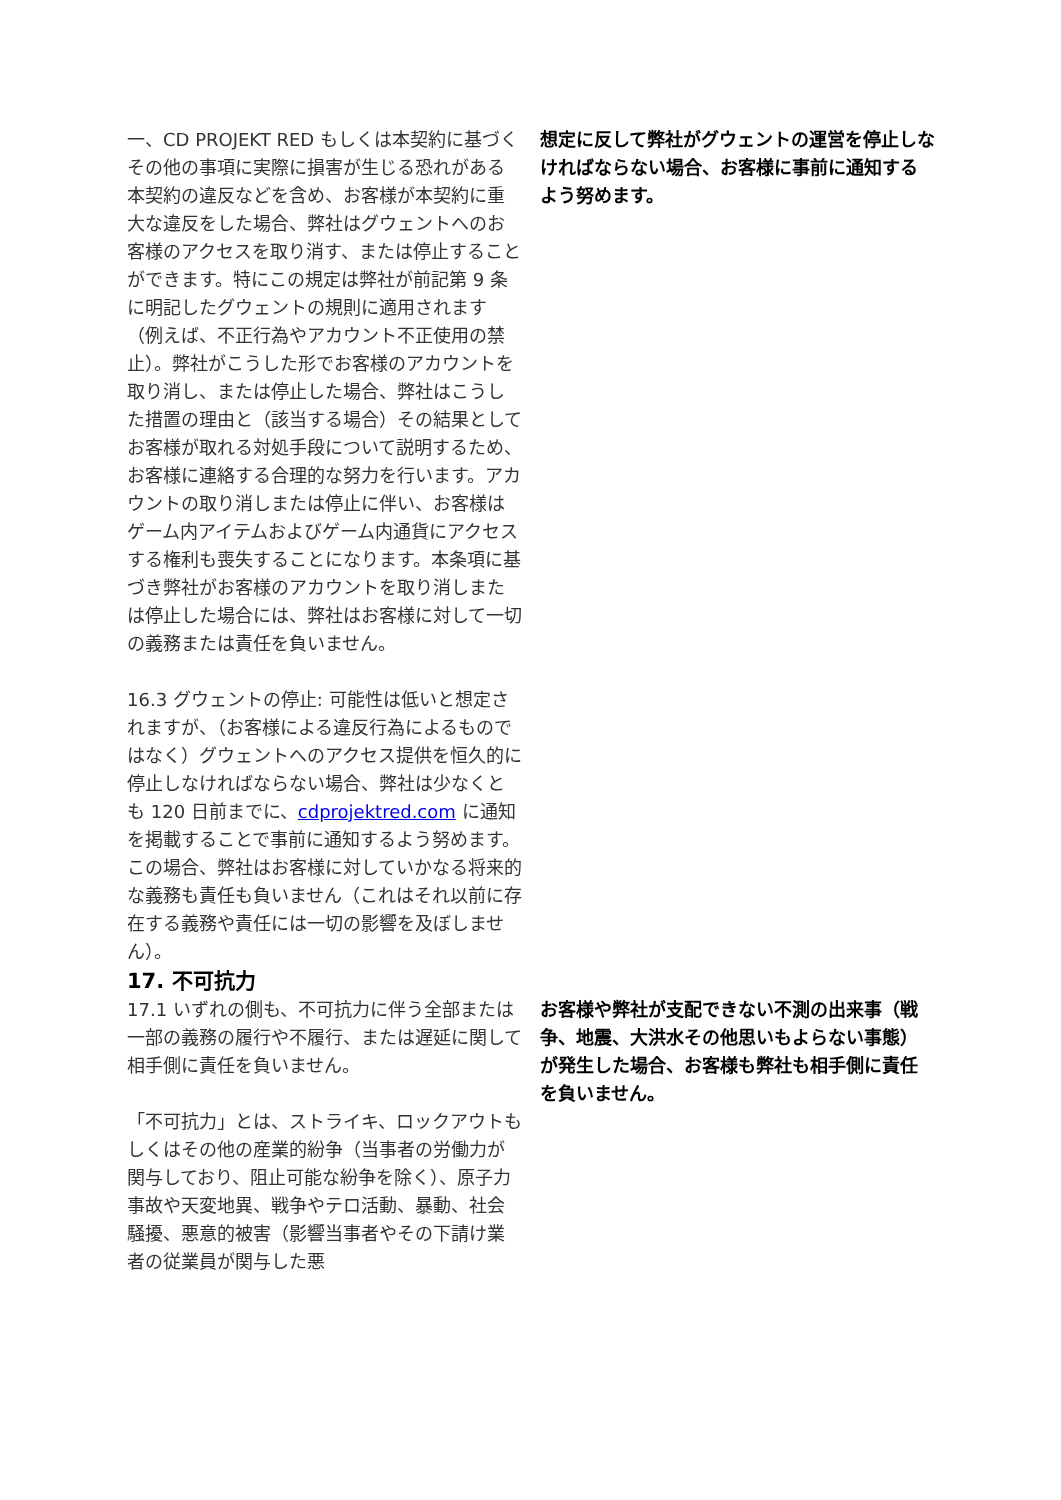一、CD PROJEKT RED もしくは本契約に基づくその他の事項に実際に損害が生じる恐れがある本契約の違反などを含め、お客様が本契約に重大な違反をした場合、弊社はグウェントへのお客様のアクセスを取り消す、または停止することができます。特にこの規定は弊社が前記第 9 条に明記したグウェントの規則に適用されます（例えば、不正行為やアカウント不正使用の禁止）。弊社がこうした形でお客様のアカウントを取り消し、または停止した場合、弊社はこうした措置の理由と（該当する場合）その結果としてお客様が取れる対処手段について説明するため、お客様に連絡する合理的な努力を行います。アカウントの取り消しまたは停止に伴い、お客様はゲーム内アイテムおよびゲーム内通貨にアクセスする権利も喪失することになります。本条項に基づき弊社がお客様のアカウントを取り消しまたは停止した場合には、弊社はお客様に対して一切の義務または責任を負いません。
16.3 グウェントの停止: 可能性は低いと想定されますが、（お客様による違反行為によるものではなく）グウェントへのアクセス提供を恒久的に停止しなければならない場合、弊社は少なくとも 120 日前までに、cdprojektred.com に通知を掲載することで事前に通知するよう努めます。この場合、弊社はお客様に対していかなる将来的な義務も責任も負いません（これはそれ以前に存在する義務や責任には一切の影響を及ぼしません）。
想定に反して弊社がグウェントの運営を停止しなければならない場合、お客様に事前に通知するよう努めます。
17. 不可抗力
17.1 いずれの側も、不可抗力に伴う全部または一部の義務の履行や不履行、または遅延に関して相手側に責任を負いません。
「不可抗力」とは、ストライキ、ロックアウトもしくはその他の産業的紛争（当事者の労働力が関与しており、阻止可能な紛争を除く）、原子力事故や天変地異、戦争やテロ活動、暴動、社会騒擾、悪意的被害（影響当事者やその下請け業者の従業員が関与した悪
お客様や弊社が支配できない不測の出来事（戦争、地震、大洪水その他思いもよらない事態）が発生した場合、お客様も弊社も相手側に責任を負いません。